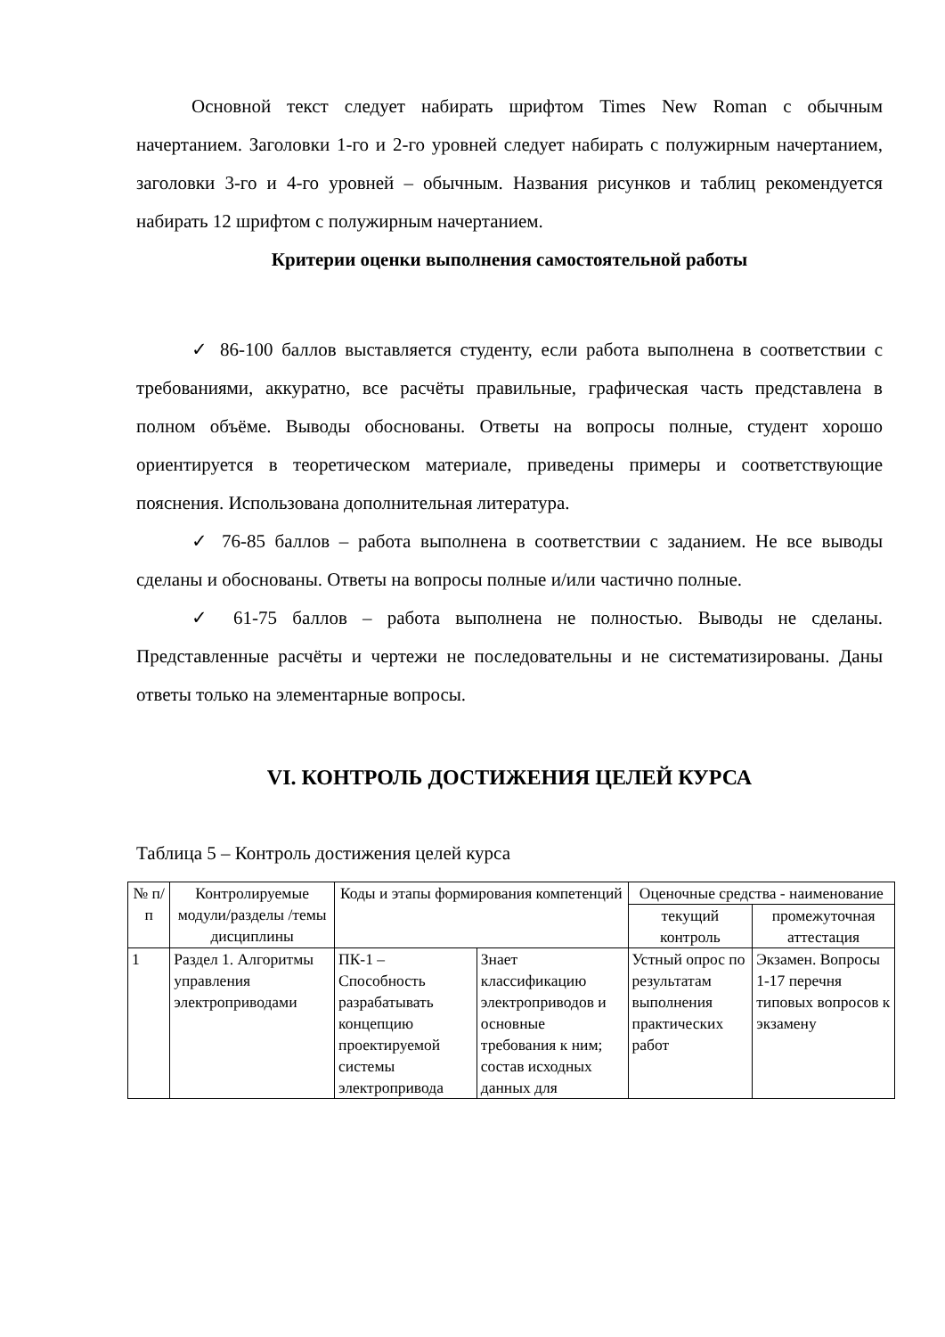Основной текст следует набирать шрифтом Times New Roman с обычным начертанием. Заголовки 1-го и 2-го уровней следует набирать с полужирным начертанием, заголовки 3-го и 4-го уровней – обычным. Названия рисунков и таблиц рекомендуется набирать 12 шрифтом с полужирным начертанием.
Критерии оценки выполнения самостоятельной работы
✓ 86-100 баллов выставляется студенту, если работа выполнена в соответствии с требованиями, аккуратно, все расчёты правильные, графическая часть представлена в полном объёме. Выводы обоснованы. Ответы на вопросы полные, студент хорошо ориентируется в теоретическом материале, приведены примеры и соответствующие пояснения. Использована дополнительная литература.
✓ 76-85 баллов – работа выполнена в соответствии с заданием. Не все выводы сделаны и обоснованы. Ответы на вопросы полные и/или частично полные.
✓ 61-75 баллов – работа выполнена не полностью. Выводы не сделаны. Представленные расчёты и чертежи не последовательны и не систематизированы. Даны ответы только на элементарные вопросы.
VI. КОНТРОЛЬ ДОСТИЖЕНИЯ ЦЕЛЕЙ КУРСА
Таблица 5 – Контроль достижения целей курса
| № п/п | Контролируемые модули/разделы /темы дисциплины | Коды и этапы формирования компетенций | | Оценочные средства - наименование | |
| --- | --- | --- | --- | --- | --- |
| | | | | текущий контроль | промежуточная аттестация |
| 1 | Раздел 1. Алгоритмы управления электроприводами | ПК-1 – Способность разрабатывать концепцию проектируемой системы электропривода | Знает классификацию электроприводов и основные требования к ним; состав исходных данных для | Устный опрос по результатам выполнения практических работ | Экзамен. Вопросы 1-17 перечня типовых вопросов к экзамену |